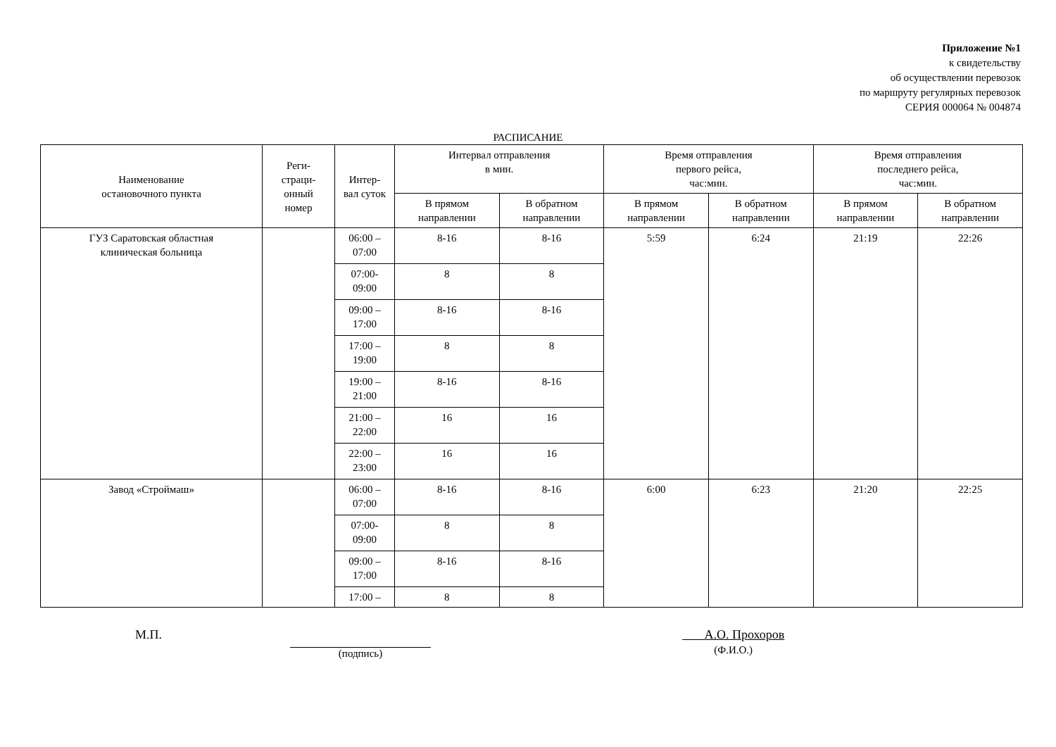Приложение №1
к свидетельству
об осуществлении перевозок
по маршруту регулярных перевозок
СЕРИЯ 000064 № 004874
РАСПИСАНИЕ
| Наименование остановочного пункта | Реги- страци- онный номер | Интер- вал суток | Интервал отправления в мин. | | Время отправления первого рейса, час:мин. | | Время отправления последнего рейса, час:мин. | |
| --- | --- | --- | --- | --- | --- | --- | --- | --- |
| | | | В прямом направлении | В обратном направлении | В прямом направлении | В обратном направлении | В прямом направлении | В обратном направлении |
| ГУЗ Саратовская областная клиническая больница | | 06:00 – 07:00 | 8-16 | 8-16 | 5:59 | 6:24 | 21:19 | 22:26 |
| | | 07:00- 09:00 | 8 | 8 | | | | |
| | | 09:00 – 17:00 | 8-16 | 8-16 | | | | |
| | | 17:00 – 19:00 | 8 | 8 | | | | |
| | | 19:00 – 21:00 | 8-16 | 8-16 | | | | |
| | | 21:00 – 22:00 | 16 | 16 | | | | |
| | | 22:00 – 23:00 | 16 | 16 | | | | |
| Завод «Строймаш» | | 06:00 – 07:00 | 8-16 | 8-16 | 6:00 | 6:23 | 21:20 | 22:25 |
| | | 07:00- 09:00 | 8 | 8 | | | | |
| | | 09:00 – 17:00 | 8-16 | 8-16 | | | | |
| | | 17:00 – | 8 | 8 | | | | |
М.П.
(подпись)
А.О. Прохоров
(Ф.И.О.)